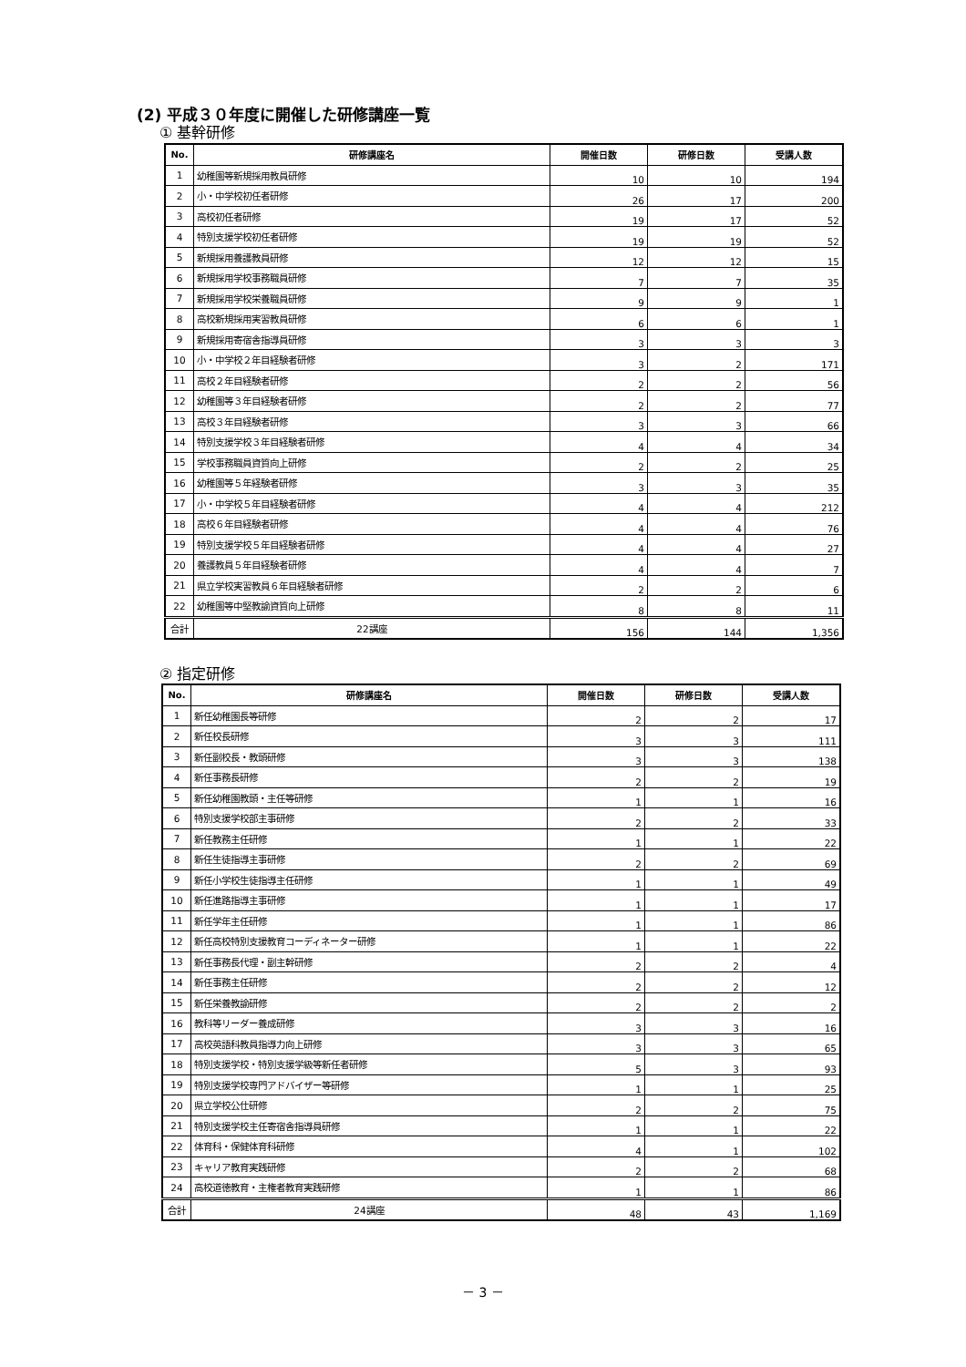(2) 平成３０年度に開催した研修講座一覧
① 基幹研修
| No. | 研修講座名 | 開催日数 | 研修日数 | 受講人数 |
| --- | --- | --- | --- | --- |
| 1 | 幼稚園等新規採用教員研修 | 10 | 10 | 194 |
| 2 | 小・中学校初任者研修 | 26 | 17 | 200 |
| 3 | 高校初任者研修 | 19 | 17 | 52 |
| 4 | 特別支援学校初任者研修 | 19 | 19 | 52 |
| 5 | 新規採用養護教員研修 | 12 | 12 | 15 |
| 6 | 新規採用学校事務職員研修 | 7 | 7 | 35 |
| 7 | 新規採用学校栄養職員研修 | 9 | 9 | 1 |
| 8 | 高校新規採用実習教員研修 | 6 | 6 | 1 |
| 9 | 新規採用寄宿舎指導員研修 | 3 | 3 | 3 |
| 10 | 小・中学校２年目経験者研修 | 3 | 2 | 171 |
| 11 | 高校２年目経験者研修 | 2 | 2 | 56 |
| 12 | 幼稚園等３年目経験者研修 | 2 | 2 | 77 |
| 13 | 高校３年目経験者研修 | 3 | 3 | 66 |
| 14 | 特別支援学校３年目経験者研修 | 4 | 4 | 34 |
| 15 | 学校事務職員資質向上研修 | 2 | 2 | 25 |
| 16 | 幼稚園等５年経験者研修 | 3 | 3 | 35 |
| 17 | 小・中学校５年目経験者研修 | 4 | 4 | 212 |
| 18 | 高校６年目経験者研修 | 4 | 4 | 76 |
| 19 | 特別支援学校５年目経験者研修 | 4 | 4 | 27 |
| 20 | 養護教員５年目経験者研修 | 4 | 4 | 7 |
| 21 | 県立学校実習教員６年目経験者研修 | 2 | 2 | 6 |
| 22 | 幼稚園等中堅教諭資質向上研修 | 8 | 8 | 11 |
| 合計 | 22講座 | 156 | 144 | 1,356 |
② 指定研修
| No. | 研修講座名 | 開催日数 | 研修日数 | 受講人数 |
| --- | --- | --- | --- | --- |
| 1 | 新任幼稚園長等研修 | 2 | 2 | 17 |
| 2 | 新任校長研修 | 3 | 3 | 111 |
| 3 | 新任副校長・教頭研修 | 3 | 3 | 138 |
| 4 | 新任事務長研修 | 2 | 2 | 19 |
| 5 | 新任幼稚園教頭・主任等研修 | 1 | 1 | 16 |
| 6 | 特別支援学校部主事研修 | 2 | 2 | 33 |
| 7 | 新任教務主任研修 | 1 | 1 | 22 |
| 8 | 新任生徒指導主事研修 | 2 | 2 | 69 |
| 9 | 新任小学校生徒指導主任研修 | 1 | 1 | 49 |
| 10 | 新任進路指導主事研修 | 1 | 1 | 17 |
| 11 | 新任学年主任研修 | 1 | 1 | 86 |
| 12 | 新任高校特別支援教育コーディネーター研修 | 1 | 1 | 22 |
| 13 | 新任事務長代理・副主幹研修 | 2 | 2 | 4 |
| 14 | 新任事務主任研修 | 2 | 2 | 12 |
| 15 | 新任栄養教諭研修 | 2 | 2 | 2 |
| 16 | 教科等リーダー養成研修 | 3 | 3 | 16 |
| 17 | 高校英語科教員指導力向上研修 | 3 | 3 | 65 |
| 18 | 特別支援学校・特別支援学級等新任者研修 | 5 | 3 | 93 |
| 19 | 特別支援学校専門アドバイザー等研修 | 1 | 1 | 25 |
| 20 | 県立学校公仕研修 | 2 | 2 | 75 |
| 21 | 特別支援学校主任寄宿舎指導員研修 | 1 | 1 | 22 |
| 22 | 体育科・保健体育科研修 | 4 | 1 | 102 |
| 23 | キャリア教育実践研修 | 2 | 2 | 68 |
| 24 | 高校道徳教育・主権者教育実践研修 | 1 | 1 | 86 |
| 合計 | 24講座 | 48 | 43 | 1,169 |
－ 3 －